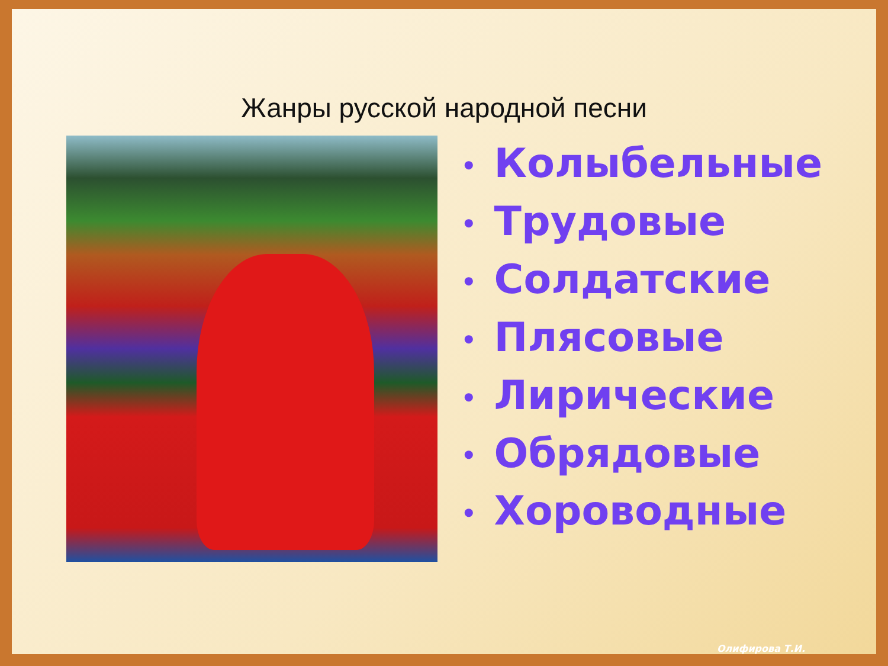Жанры русской народной песни
• Колыбельные
• Трудовые
• Солдатские
• Плясовые
• Лирические
• Обрядовые
• Хороводные
Олифирова Т.И.